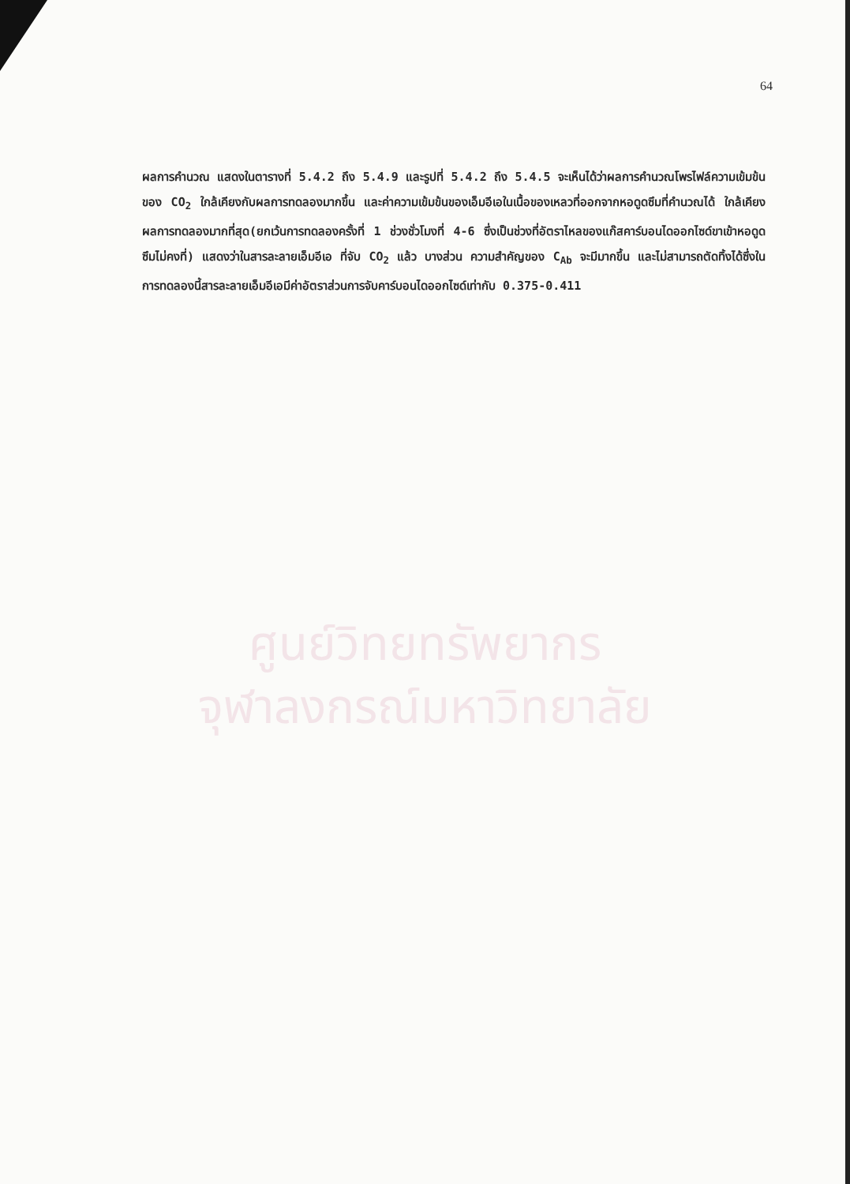64
ผลการคำนวณ แสดงในตารางที่ 5.4.2 ถึง 5.4.9 และรูปที่ 5.4.2 ถึง 5.4.5 จะเห็นได้ว่าผลการคำนวณโพรไฟล์ความเข้มข้นของ CO<sub>2</sub> ใกล้เคียงกับผลการทดลองมากขึ้น และค่าความเข้มข้นของเอ็มอีเอในเนื้อของเหลวที่ออกจากหอดูดซึมที่คำนวณได้ ใกล้เคียงผลการทดลองมากที่สุด(ยกเว้นการทดลองครั้งที่ 1 ช่วงชั่วโมงที่ 4-6 ซึ่งเป็นช่วงที่อัตราไหลของแก๊สคาร์บอนไดออกไซด์ขาเข้าหอดูดซึมไม่คงที่) แสดงว่าในสารละลายเอ็มอีเอ ที่จับ CO<sub>2</sub> แล้ว บางส่วน ความสำคัญของ C<sub>Ab</sub> จะมีมากขึ้น และไม่สามารถตัดทิ้งได้ซึ่งในการทดลองนี้สารละลายเอ็มอีเอมีค่าอัตราส่วนการจับคาร์บอนไดออกไซด์เท่ากับ 0.375-0.411
ศูนย์วิทยทรัพยากร
จุฬาลงกรณ์มหาวิทยาลัย